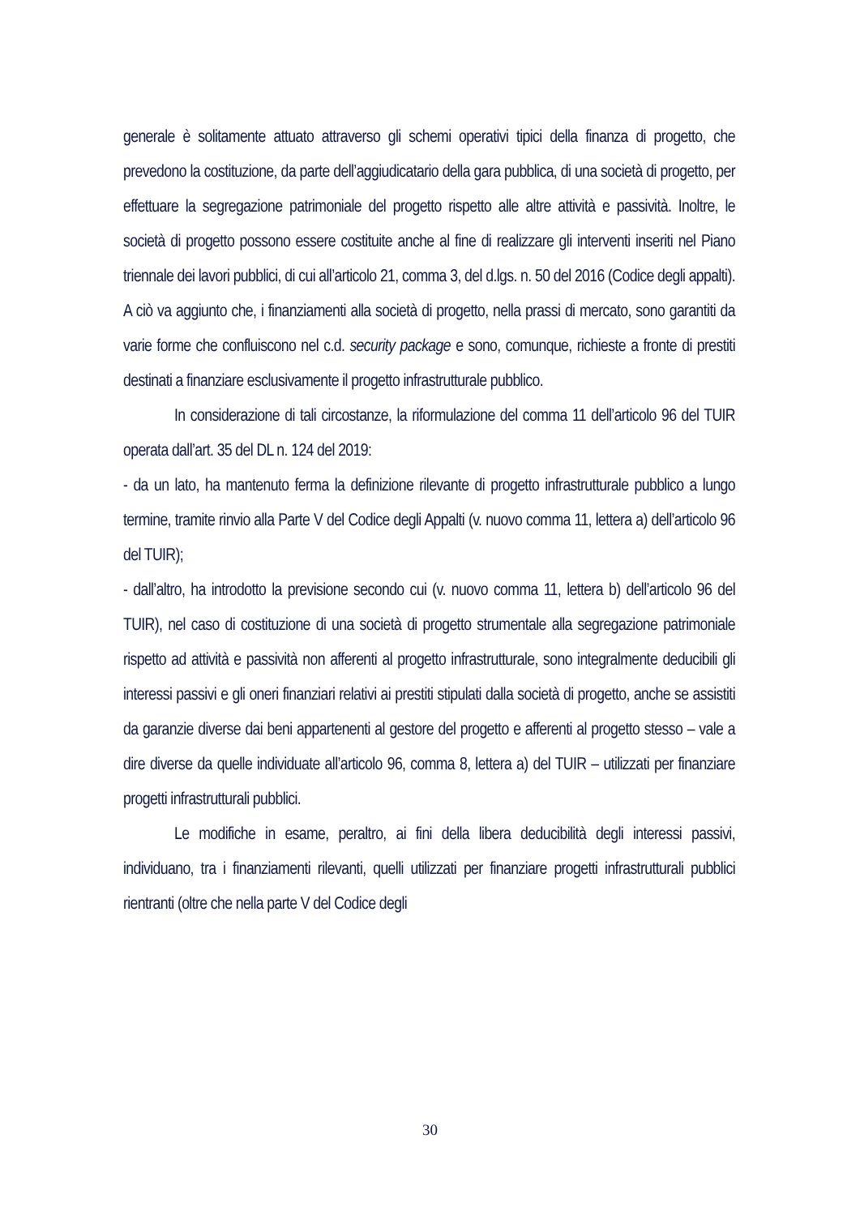generale è solitamente attuato attraverso gli schemi operativi tipici della finanza di progetto, che prevedono la costituzione, da parte dell’aggiudicatario della gara pubblica, di una società di progetto, per effettuare la segregazione patrimoniale del progetto rispetto alle altre attività e passività. Inoltre, le società di progetto possono essere costituite anche al fine di realizzare gli interventi inseriti nel Piano triennale dei lavori pubblici, di cui all’articolo 21, comma 3, del d.lgs. n. 50 del 2016 (Codice degli appalti). A ciò va aggiunto che, i finanziamenti alla società di progetto, nella prassi di mercato, sono garantiti da varie forme che confluiscono nel c.d. security package e sono, comunque, richieste a fronte di prestiti destinati a finanziare esclusivamente il progetto infrastrutturale pubblico.
In considerazione di tali circostanze, la riformulazione del comma 11 dell’articolo 96 del TUIR operata dall’art. 35 del DL n. 124 del 2019:
- da un lato, ha mantenuto ferma la definizione rilevante di progetto infrastrutturale pubblico a lungo termine, tramite rinvio alla Parte V del Codice degli Appalti (v. nuovo comma 11, lettera a) dell’articolo 96 del TUIR);
- dall’altro, ha introdotto la previsione secondo cui (v. nuovo comma 11, lettera b) dell’articolo 96 del TUIR), nel caso di costituzione di una società di progetto strumentale alla segregazione patrimoniale rispetto ad attività e passività non afferenti al progetto infrastrutturale, sono integralmente deducibili gli interessi passivi e gli oneri finanziari relativi ai prestiti stipulati dalla società di progetto, anche se assistiti da garanzie diverse dai beni appartenenti al gestore del progetto e afferenti al progetto stesso – vale a dire diverse da quelle individuate all’articolo 96, comma 8, lettera a) del TUIR – utilizzati per finanziare progetti infrastrutturali pubblici.
Le modifiche in esame, peraltro, ai fini della libera deducibilità degli interessi passivi, individuano, tra i finanziamenti rilevanti, quelli utilizzati per finanziare progetti infrastrutturali pubblici rientranti (oltre che nella parte V del Codice degli
30